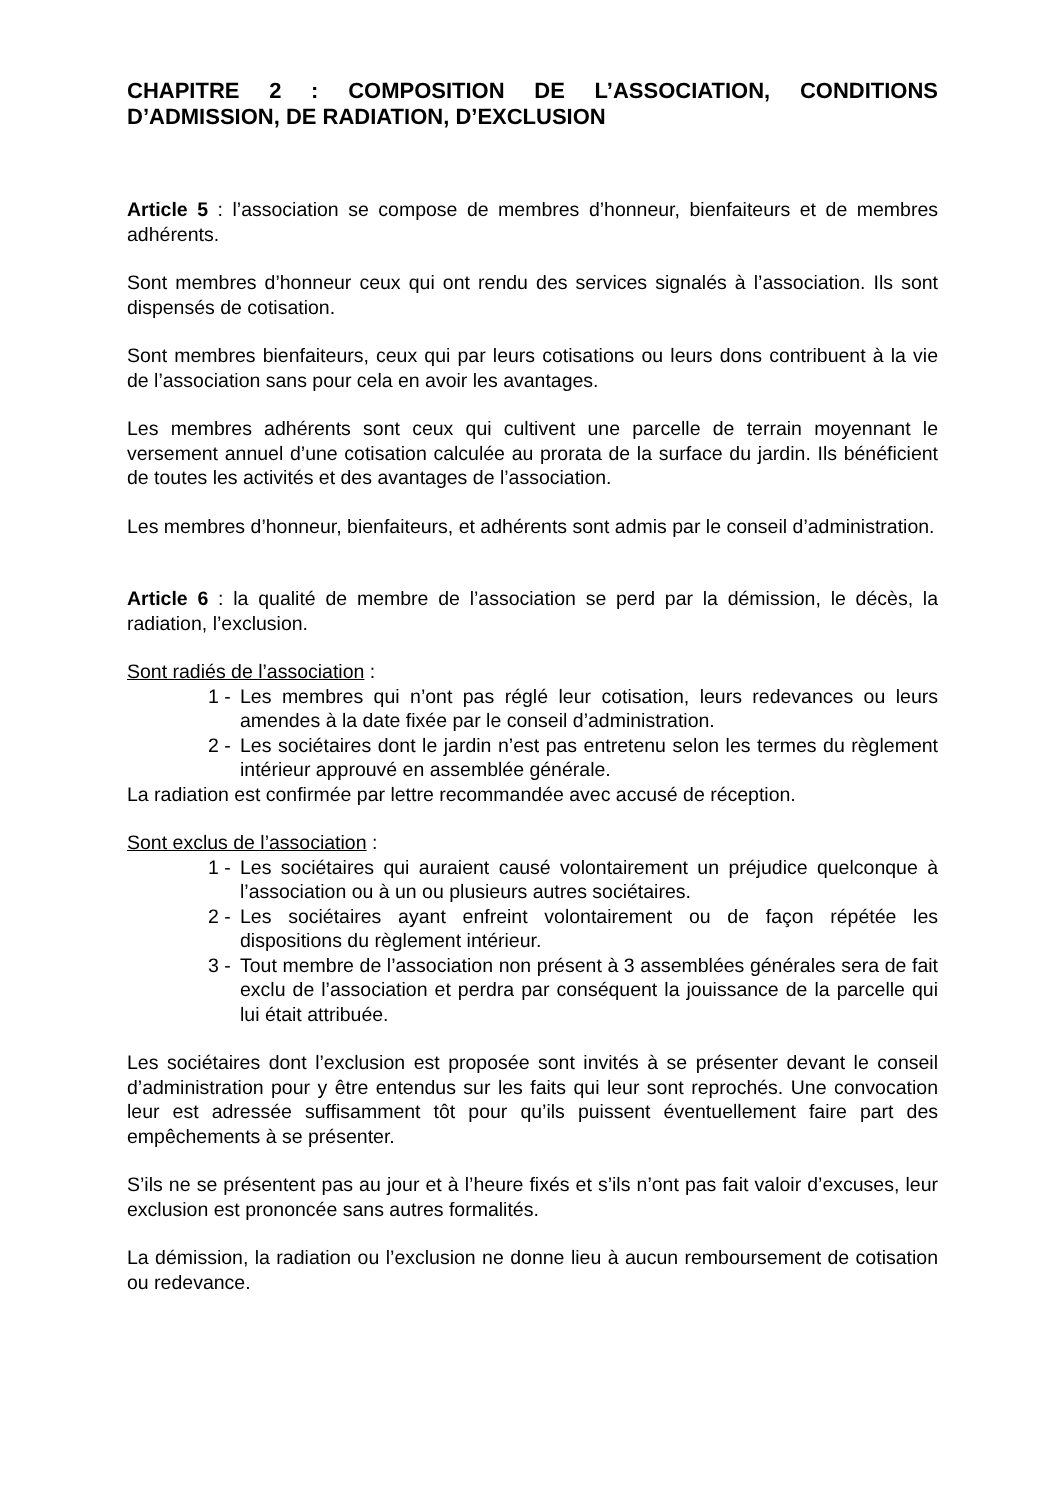CHAPITRE 2 : COMPOSITION DE L’ASSOCIATION, CONDITIONS D’ADMISSION, DE RADIATION, D’EXCLUSION
Article 5 : l’association se compose de membres d’honneur, bienfaiteurs et de membres adhérents.
Sont membres d’honneur ceux qui ont rendu des services signalés à l’association. Ils sont dispensés de cotisation.
Sont membres bienfaiteurs, ceux qui par leurs cotisations ou leurs dons contribuent à la vie de l’association sans pour cela en avoir les avantages.
Les membres adhérents sont ceux qui cultivent une parcelle de terrain moyennant le versement annuel d’une cotisation calculée au prorata de la surface du jardin. Ils bénéficient de toutes les activités et des avantages de l’association.
Les membres d’honneur, bienfaiteurs, et adhérents sont admis par le conseil d’administration.
Article 6 : la qualité de membre de l’association se perd par la démission, le décès, la radiation, l’exclusion.
Sont radiés de l’association :
1 - Les membres qui n’ont pas réglé leur cotisation, leurs redevances ou leurs amendes à la date fixée par le conseil d’administration.
2 - Les sociétaires dont le jardin n’est pas entretenu selon les termes du règlement intérieur approuvé en assemblée générale.
La radiation est confirmée par lettre recommandée avec accusé de réception.
Sont exclus de l’association :
1 - Les sociétaires qui auraient causé volontairement un préjudice quelconque à l’association ou à un ou plusieurs autres sociétaires.
2 - Les sociétaires ayant enfreint volontairement ou de façon répétée les dispositions du règlement intérieur.
3 - Tout membre de l’association non présent à 3 assemblées générales sera de fait exclu de l’association et perdra par conséquent la jouissance de la parcelle qui lui était attribuée.
Les sociétaires dont l’exclusion est proposée sont invités à se présenter devant le conseil d’administration pour y être entendus sur les faits qui leur sont reprochés. Une convocation leur est adressée suffisamment tôt pour qu’ils puissent éventuellement faire part des empêchements à se présenter.
S’ils ne se présentent pas au jour et à l’heure fixés et s’ils n’ont pas fait valoir d’excuses, leur exclusion est prononcée sans autres formalités.
La démission, la radiation ou l’exclusion ne donne lieu à aucun remboursement de cotisation ou redevance.